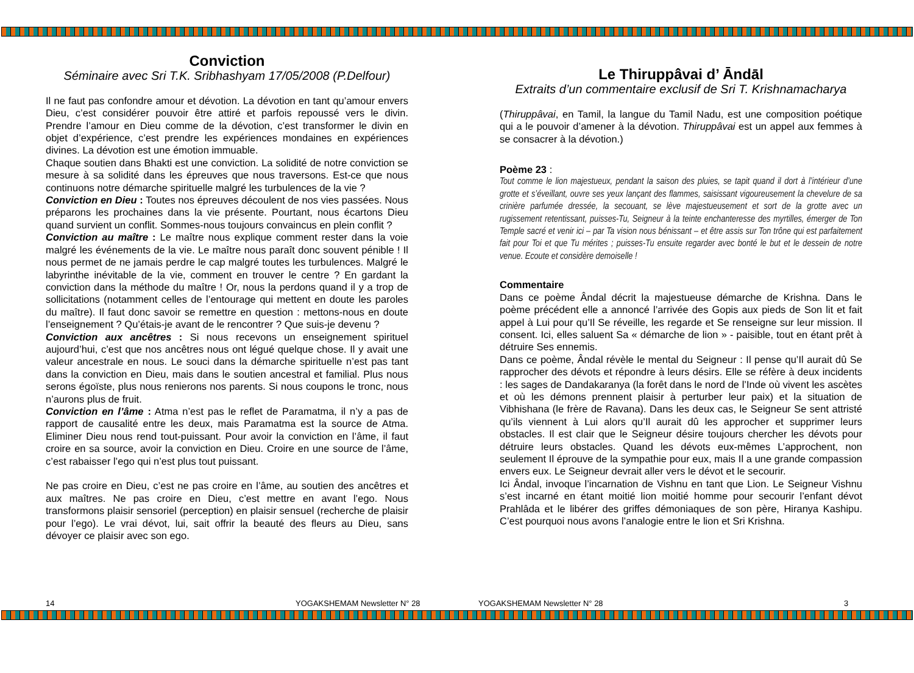Conviction
Séminaire avec Sri T.K. Sribhashyam 17/05/2008 (P.Delfour)
Il ne faut pas confondre amour et dévotion. La dévotion en tant qu’amour envers Dieu, c’est considérer pouvoir être attiré et parfois repoussé vers le divin. Prendre l’amour en Dieu comme de la dévotion, c’est transformer le divin en objet d’expérience, c’est prendre les expériences mondaines en expériences divines. La dévotion est une émotion immuable.
Chaque soutien dans Bhakti est une conviction. La solidité de notre conviction se mesure à sa solidité dans les épreuves que nous traversons. Est-ce que nous continuons notre démarche spirituelle malgré les turbulences de la vie ?
Conviction en Dieu : Toutes nos épreuves découlent de nos vies passées. Nous préparons les prochaines dans la vie présente. Pourtant, nous écartons Dieu quand survient un conflit. Sommes-nous toujours convaincus en plein conflit ?
Conviction au maître : Le maître nous explique comment rester dans la voie malgré les événements de la vie. Le maître nous paraît donc souvent pénible ! Il nous permet de ne jamais perdre le cap malgré toutes les turbulences. Malgré le labyrinthe inévitable de la vie, comment en trouver le centre ? En gardant la conviction dans la méthode du maître ! Or, nous la perdons quand il y a trop de sollicitations (notamment celles de l’entourage qui mettent en doute les paroles du maître). Il faut donc savoir se remettre en question : mettons-nous en doute l’enseignement ? Qu’étais-je avant de le rencontrer ? Que suis-je devenu ?
Conviction aux ancêtres : Si nous recevons un enseignement spirituel aujourd’hui, c’est que nos ancêtres nous ont légué quelque chose. Il y avait une valeur ancestrale en nous. Le souci dans la démarche spirituelle n’est pas tant dans la conviction en Dieu, mais dans le soutien ancestral et familial. Plus nous serons égoïste, plus nous renierons nos parents. Si nous coupons le tronc, nous n’aurons plus de fruit.
Conviction en l’âme : Atma n’est pas le reflet de Paramatma, il n’y a pas de rapport de causalité entre les deux, mais Paramatma est la source de Atma. Eliminer Dieu nous rend tout-puissant. Pour avoir la conviction en l’âme, il faut croire en sa source, avoir la conviction en Dieu. Croire en une source de l’âme, c’est rabaisser l’ego qui n’est plus tout puissant.
Ne pas croire en Dieu, c’est ne pas croire en l’âme, au soutien des ancêtres et aux maîtres. Ne pas croire en Dieu, c’est mettre en avant l’ego. Nous transformons plaisir sensoriel (perception) en plaisir sensuel (recherche de plaisir pour l’ego). Le vrai dévot, lui, sait offrir la beauté des fleurs au Dieu, sans dévoyer ce plaisir avec son ego.
Le Thiruppâvai d’ Āndāl
Extraits d’un commentaire exclusif de Sri T. Krishnamacharya
(Thiruppâvai, en Tamil, la langue du Tamil Nadu, est une composition poétique qui a le pouvoir d’amener à la dévotion. Thiruppâvai est un appel aux femmes à se consacrer à la dévotion.)
Poème 23 :
Tout comme le lion majestueux, pendant la saison des pluies, se tapit quand il dort à l’intérieur d’une grotte et s’éveillant, ouvre ses yeux lançant des flammes, saisissant vigoureusement la chevelure de sa crinière parfumée dressée, la secouant, se lève majestueusement et sort de la grotte avec un rugissement retentissant, puisses-Tu, Seigneur à la teinte enchanteresse des myrtilles, émerger de Ton Temple sacré et venir ici – par Ta vision nous bénissant – et être assis sur Ton trône qui est parfaitement fait pour Toi et que Tu mérites ; puisses-Tu ensuite regarder avec bonté le but et le dessein de notre venue. Ecoute et considère demoiselle !
Commentaire
Dans ce poème Ândal décrit la majestueuse démarche de Krishna. Dans le poème précédent elle a annoncé l’arrivée des Gopis aux pieds de Son lit et fait appel à Lui pour qu’Il Se réveille, les regarde et Se renseigne sur leur mission. Il consent. Ici, elles saluent Sa « démarche de lion » - paisible, tout en étant prêt à détruire Ses ennemis.
Dans ce poème, Ândal révèle le mental du Seigneur : Il pense qu’Il aurait dû Se rapprocher des dévots et répondre à leurs désirs. Elle se réfère à deux incidents : les sages de Dandakaranya (la forêt dans le nord de l’Inde où vivent les ascètes et où les démons prennent plaisir à perturber leur paix) et la situation de Vibhishana (le frère de Ravana). Dans les deux cas, le Seigneur Se sent attristé qu’ils viennent à Lui alors qu’Il aurait dû les approcher et supprimer leurs obstacles. Il est clair que le Seigneur désire toujours chercher les dévots pour détruire leurs obstacles. Quand les dévots eux-mêmes L’approchent, non seulement Il éprouve de la sympathie pour eux, mais Il a une grande compassion envers eux. Le Seigneur devrait aller vers le dévot et le secourir.
Ici Ândal, invoque l’incarnation de Vishnu en tant que Lion. Le Seigneur Vishnu s’est incarné en étant moitié lion moitié homme pour secourir l’enfant dévot Prahlâda et le libérer des griffes démoniaques de son père, Hiranya Kashipu. C’est pourquoi nous avons l’analogie entre le lion et Sri Krishna.
14 YOGAKSHEMAM Newsletter N° 28 YOGAKSHEMAM Newsletter N° 28 3